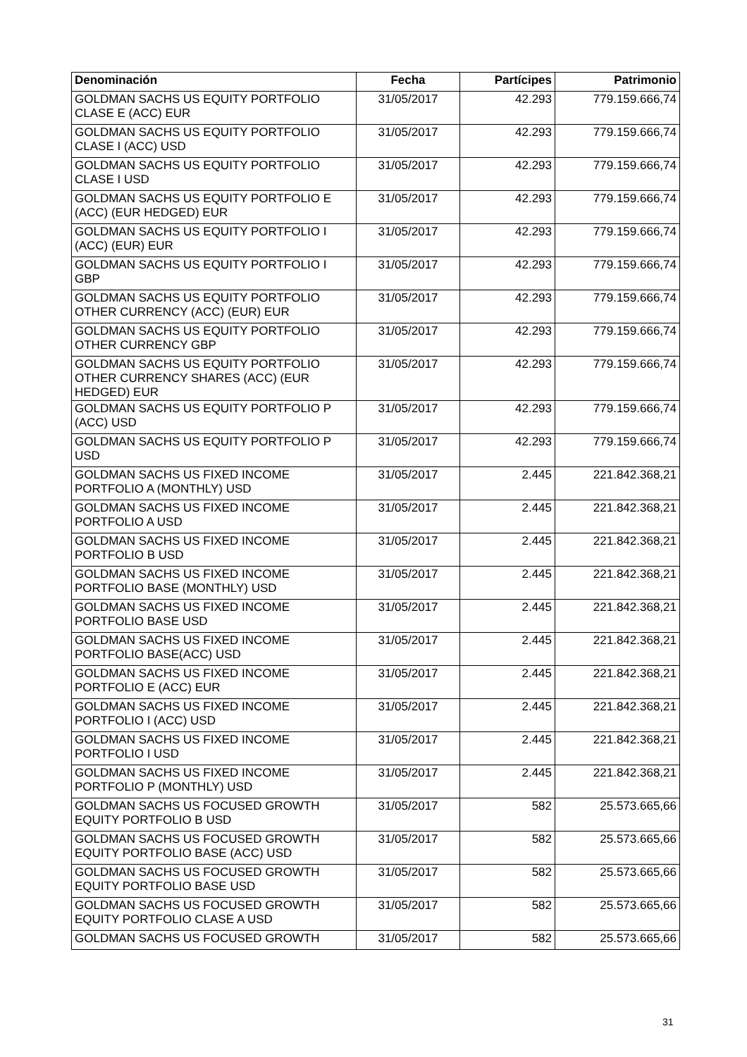| Denominación | Fecha | Partícipes | Patrimonio |
| --- | --- | --- | --- |
| GOLDMAN SACHS US EQUITY PORTFOLIO CLASE E (ACC) EUR | 31/05/2017 | 42.293 | 779.159.666,74 |
| GOLDMAN SACHS US EQUITY PORTFOLIO CLASE I (ACC) USD | 31/05/2017 | 42.293 | 779.159.666,74 |
| GOLDMAN SACHS US EQUITY PORTFOLIO CLASE I USD | 31/05/2017 | 42.293 | 779.159.666,74 |
| GOLDMAN SACHS US EQUITY PORTFOLIO E (ACC) (EUR HEDGED) EUR | 31/05/2017 | 42.293 | 779.159.666,74 |
| GOLDMAN SACHS US EQUITY PORTFOLIO I (ACC) (EUR) EUR | 31/05/2017 | 42.293 | 779.159.666,74 |
| GOLDMAN SACHS US EQUITY PORTFOLIO I GBP | 31/05/2017 | 42.293 | 779.159.666,74 |
| GOLDMAN SACHS US EQUITY PORTFOLIO OTHER CURRENCY (ACC) (EUR) EUR | 31/05/2017 | 42.293 | 779.159.666,74 |
| GOLDMAN SACHS US EQUITY PORTFOLIO OTHER CURRENCY GBP | 31/05/2017 | 42.293 | 779.159.666,74 |
| GOLDMAN SACHS US EQUITY PORTFOLIO OTHER CURRENCY SHARES (ACC) (EUR HEDGED) EUR | 31/05/2017 | 42.293 | 779.159.666,74 |
| GOLDMAN SACHS US EQUITY PORTFOLIO P (ACC) USD | 31/05/2017 | 42.293 | 779.159.666,74 |
| GOLDMAN SACHS US EQUITY PORTFOLIO P USD | 31/05/2017 | 42.293 | 779.159.666,74 |
| GOLDMAN SACHS US FIXED INCOME PORTFOLIO A (MONTHLY) USD | 31/05/2017 | 2.445 | 221.842.368,21 |
| GOLDMAN SACHS US FIXED INCOME PORTFOLIO A USD | 31/05/2017 | 2.445 | 221.842.368,21 |
| GOLDMAN SACHS US FIXED INCOME PORTFOLIO B USD | 31/05/2017 | 2.445 | 221.842.368,21 |
| GOLDMAN SACHS US FIXED INCOME PORTFOLIO BASE (MONTHLY) USD | 31/05/2017 | 2.445 | 221.842.368,21 |
| GOLDMAN SACHS US FIXED INCOME PORTFOLIO BASE USD | 31/05/2017 | 2.445 | 221.842.368,21 |
| GOLDMAN SACHS US FIXED INCOME PORTFOLIO BASE(ACC) USD | 31/05/2017 | 2.445 | 221.842.368,21 |
| GOLDMAN SACHS US FIXED INCOME PORTFOLIO E (ACC) EUR | 31/05/2017 | 2.445 | 221.842.368,21 |
| GOLDMAN SACHS US FIXED INCOME PORTFOLIO I (ACC) USD | 31/05/2017 | 2.445 | 221.842.368,21 |
| GOLDMAN SACHS US FIXED INCOME PORTFOLIO I USD | 31/05/2017 | 2.445 | 221.842.368,21 |
| GOLDMAN SACHS US FIXED INCOME PORTFOLIO P (MONTHLY) USD | 31/05/2017 | 2.445 | 221.842.368,21 |
| GOLDMAN SACHS US FOCUSED GROWTH EQUITY PORTFOLIO B USD | 31/05/2017 | 582 | 25.573.665,66 |
| GOLDMAN SACHS US FOCUSED GROWTH EQUITY PORTFOLIO BASE (ACC) USD | 31/05/2017 | 582 | 25.573.665,66 |
| GOLDMAN SACHS US FOCUSED GROWTH EQUITY PORTFOLIO BASE USD | 31/05/2017 | 582 | 25.573.665,66 |
| GOLDMAN SACHS US FOCUSED GROWTH EQUITY PORTFOLIO CLASE A USD | 31/05/2017 | 582 | 25.573.665,66 |
| GOLDMAN SACHS US FOCUSED GROWTH | 31/05/2017 | 582 | 25.573.665,66 |
31